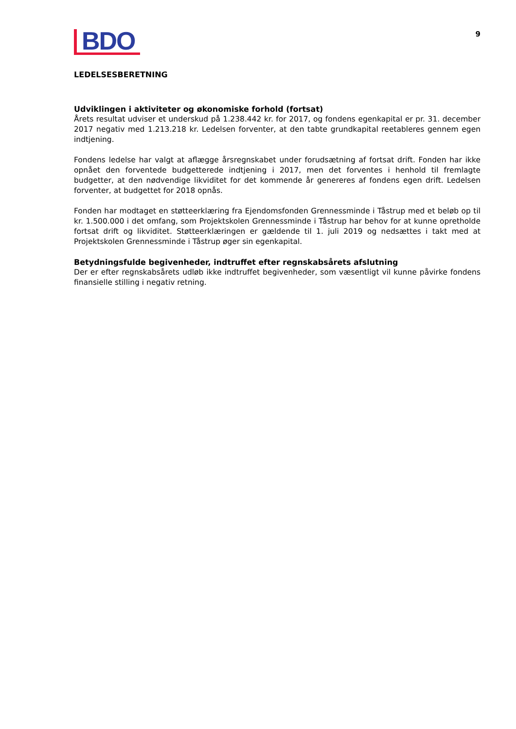BDO
9
LEDELSESBERETNING
Udviklingen i aktiviteter og økonomiske forhold (fortsat)
Årets resultat udviser et underskud på 1.238.442 kr. for 2017, og fondens egenkapital er pr. 31. december 2017 negativ med 1.213.218 kr. Ledelsen forventer, at den tabte grundkapital reetableres gennem egen indtjening.
Fondens ledelse har valgt at aflægge årsregnskabet under forudsætning af fortsat drift. Fonden har ikke opnået den forventede budgetterede indtjening i 2017, men det forventes i henhold til fremlagte budgetter, at den nødvendige likviditet for det kommende år genereres af fondens egen drift. Ledelsen forventer, at budgettet for 2018 opnås.
Fonden har modtaget en støtteerklæring fra Ejendomsfonden Grennessminde i Tåstrup med et beløb op til kr. 1.500.000 i det omfang, som Projektskolen Grennessminde i Tåstrup har behov for at kunne opretholde fortsat drift og likviditet. Støtteerklæringen er gældende til 1. juli 2019 og nedsættes i takt med at Projektskolen Grennessminde i Tåstrup øger sin egenkapital.
Betydningsfulde begivenheder, indtruffet efter regnskabsårets afslutning
Der er efter regnskabsårets udløb ikke indtruffet begivenheder, som væsentligt vil kunne påvirke fondens finansielle stilling i negativ retning.